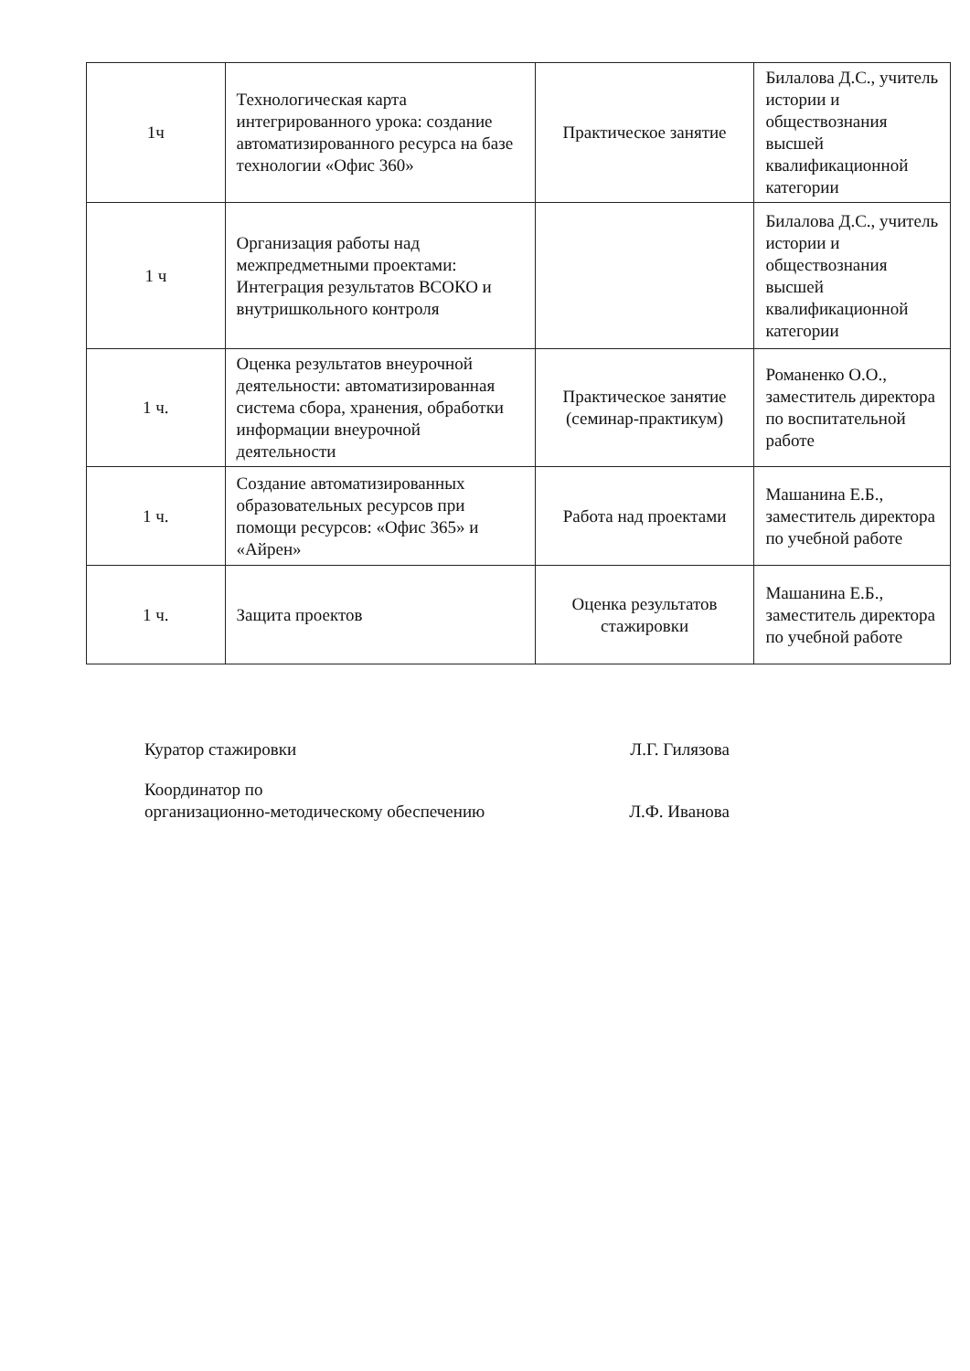| 1ч | Технологическая карта интегрированного урока: создание автоматизированного ресурса на базе технологии «Офис 360» | Практическое занятие | Билалова Д.С., учитель истории и обществознания высшей квалификационной категории |
| 1 ч | Организация работы над межпредметными проектами: Интеграция результатов ВСОКО и внутришкольного контроля | | Билалова Д.С., учитель истории и обществознания высшей квалификационной категории |
| 1 ч. | Оценка результатов внеурочной деятельности: автоматизированная система сбора, хранения, обработки информации внеурочной деятельности | Практическое занятие (семинар-практикум) | Романенко О.О., заместитель директора по воспитательной работе |
| 1 ч. | Создание автоматизированных образовательных ресурсов при помощи ресурсов: «Офис 365» и «Айрен» | Работа над проектами | Машанина Е.Б., заместитель директора по учебной работе |
| 1 ч. | Защита проектов | Оценка результатов стажировки | Машанина Е.Б., заместитель директора по учебной работе |
Куратор стажировки Л.Г. Гилязова
Координатор по
организационно-методическому обеспечению Л.Ф. Иванова